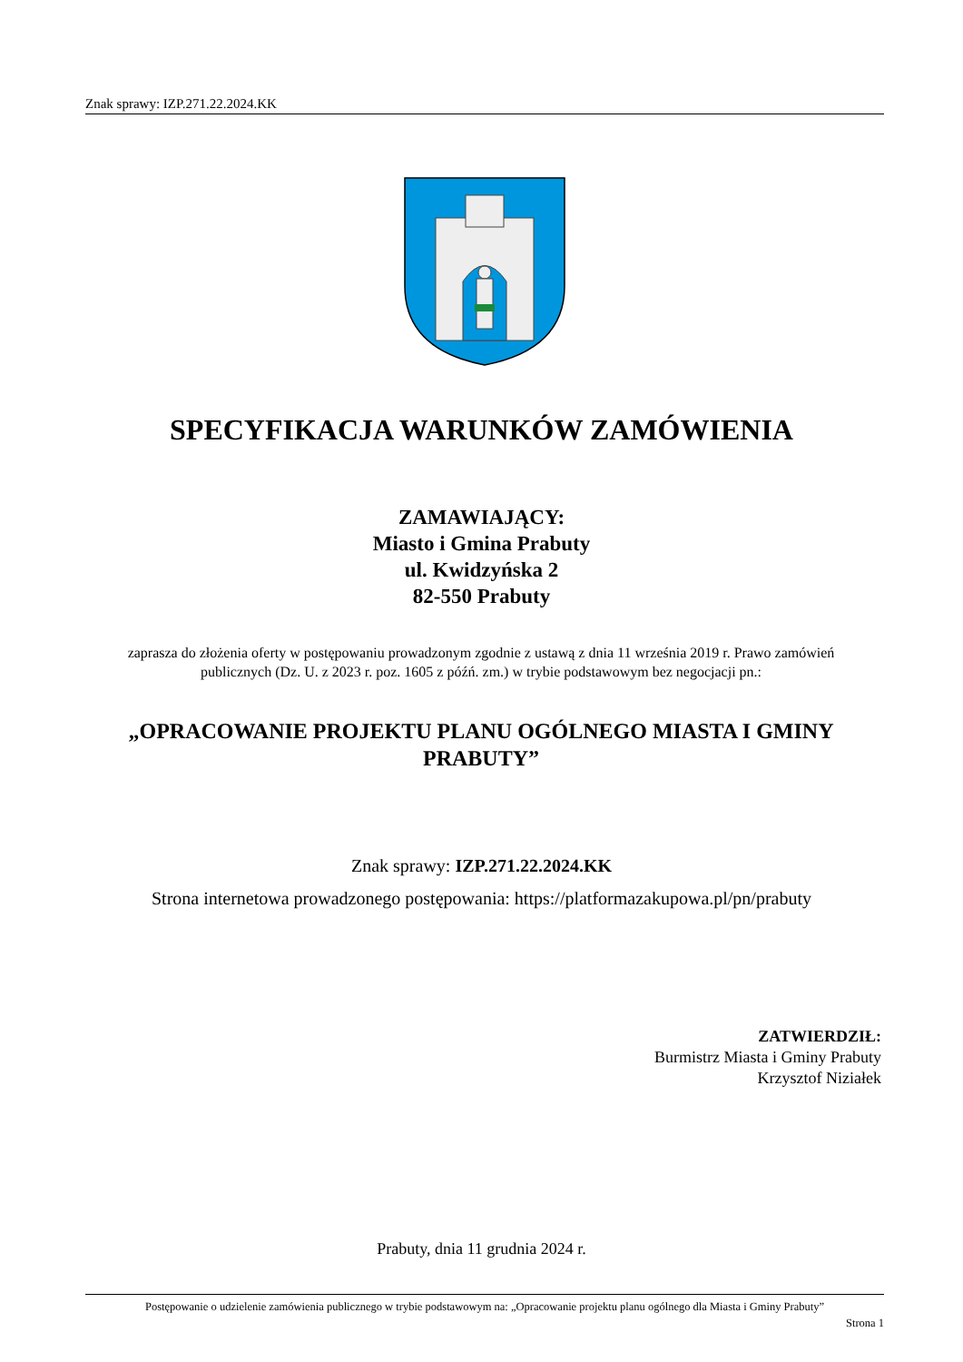Znak sprawy: IZP.271.22.2024.KK
SPECYFIKACJA WARUNKÓW ZAMÓWIENIA
ZAMAWIAJĄCY:
Miasto i Gmina Prabuty
ul. Kwidzyńska 2
82-550 Prabuty
zaprasza do złożenia oferty w postępowaniu prowadzonym zgodnie z ustawą z dnia 11 września 2019 r. Prawo zamówień publicznych (Dz. U. z 2023 r. poz. 1605 z późń. zm.) w trybie podstawowym bez negocjacji pn.:
„OPRACOWANIE PROJEKTU PLANU OGÓLNEGO MIASTA I GMINY PRABUTY”
Znak sprawy: IZP.271.22.2024.KK
Strona internetowa prowadzonego postępowania: https://platformazakupowa.pl/pn/prabuty
ZATWIERDZIŁ:
Burmistrz Miasta i Gminy Prabuty
Krzysztof Niziałek
Prabuty, dnia 11 grudnia 2024 r.
Postępowanie o udzielenie zamówienia publicznego w trybie podstawowym na: „Opracowanie projektu planu ogólnego dla Miasta i Gminy Prabuty”
Strona 1